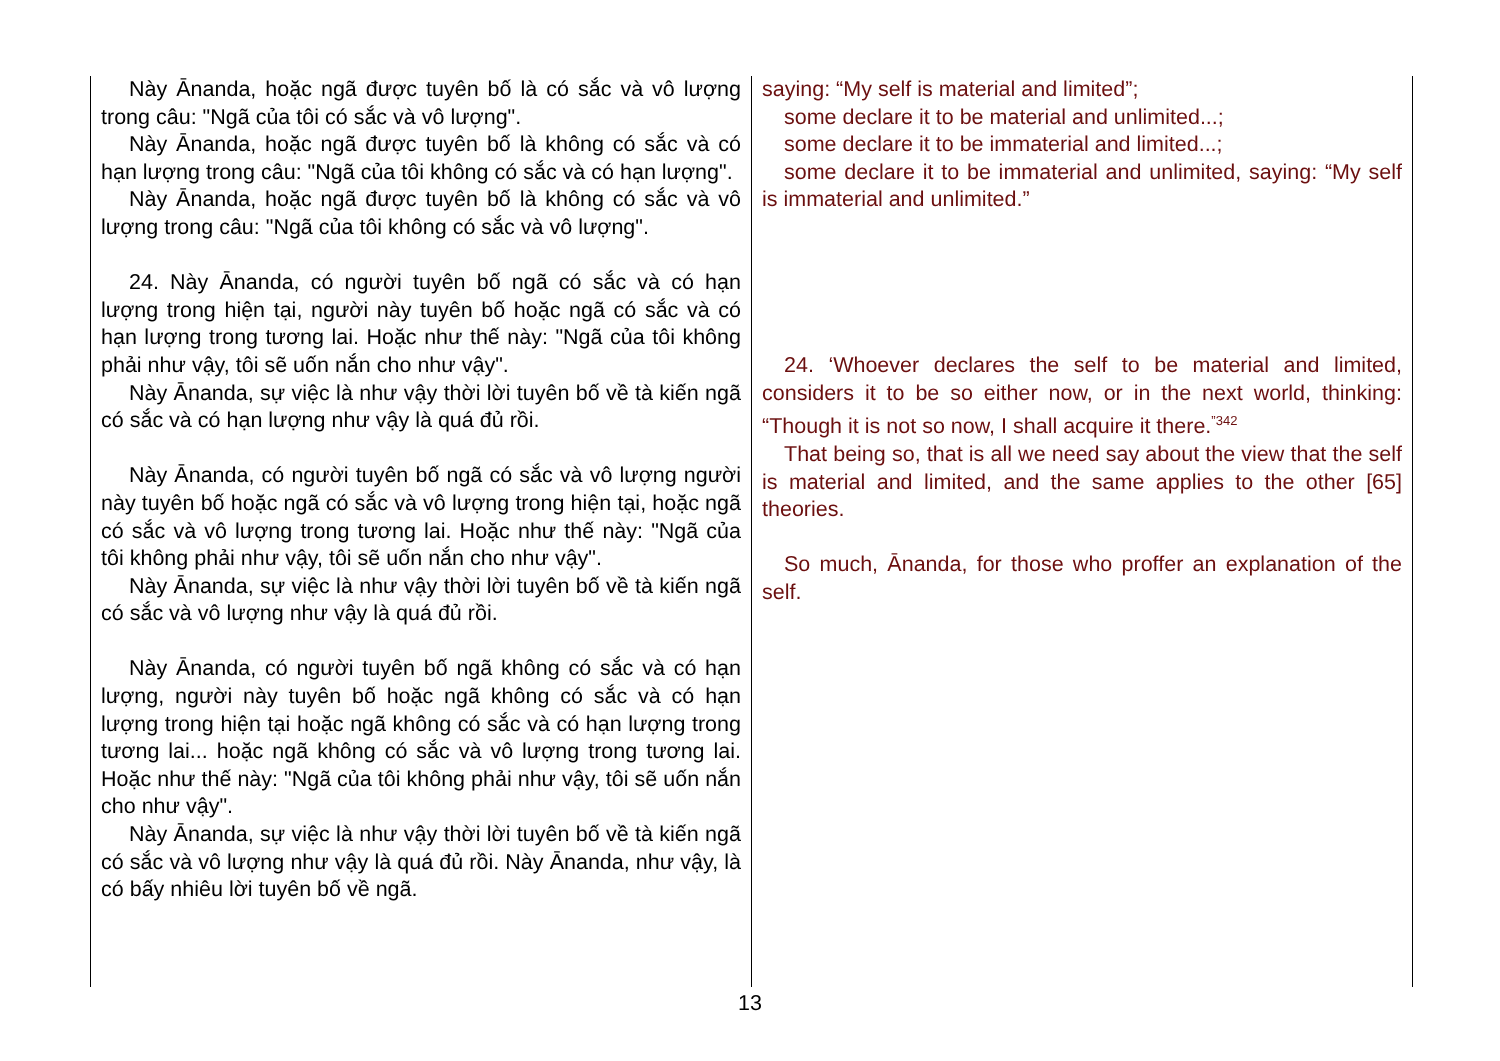Này Ānanda, hoặc ngã được tuyên bố là có sắc và vô lượng trong câu: "Ngã của tôi có sắc và vô lượng".
Này Ānanda, hoặc ngã được tuyên bố là không có sắc và có hạn lượng trong câu: "Ngã của tôi không có sắc và có hạn lượng".
Này Ānanda, hoặc ngã được tuyên bố là không có sắc và vô lượng trong câu: "Ngã của tôi không có sắc và vô lượng".
24. Này Ānanda, có người tuyên bố ngã có sắc và có hạn lượng trong hiện tại, người này tuyên bố hoặc ngã có sắc và có hạn lượng trong tương lai. Hoặc như thế này: "Ngã của tôi không phải như vậy, tôi sẽ uốn nắn cho như vậy".
Này Ānanda, sự việc là như vậy thời lời tuyên bố về tà kiến ngã có sắc và có hạn lượng như vậy là quá đủ rồi.
Này Ānanda, có người tuyên bố ngã có sắc và vô lượng người này tuyên bố hoặc ngã có sắc và vô lượng trong hiện tại, hoặc ngã có sắc và vô lượng trong tương lai. Hoặc như thế này: "Ngã của tôi không phải như vậy, tôi sẽ uốn nắn cho như vậy".
Này Ānanda, sự việc là như vậy thời lời tuyên bố về tà kiến ngã có sắc và vô lượng như vậy là quá đủ rồi.
Này Ānanda, có người tuyên bố ngã không có sắc và có hạn lượng, người này tuyên bố hoặc ngã không có sắc và có hạn lượng trong hiện tại hoặc ngã không có sắc và có hạn lượng trong tương lai... hoặc ngã không có sắc và vô lượng trong tương lai. Hoặc như thế này: "Ngã của tôi không phải như vậy, tôi sẽ uốn nắn cho như vậy".
Này Ānanda, sự việc là như vậy thời lời tuyên bố về tà kiến ngã có sắc và vô lượng như vậy là quá đủ rồi. Này Ānanda, như vậy, là có bấy nhiêu lời tuyên bố về ngã.
saying: “My self is material and limited”;
some declare it to be material and unlimited...;
some declare it to be immaterial and limited...;
some declare it to be immaterial and unlimited, saying: “My self is immaterial and unlimited.”
24. ‘Whoever declares the self to be material and limited, considers it to be so either now, or in the next world, thinking: “Though it is not so now, I shall acquire it there.<sup>”342</sup>
That being so, that is all we need say about the view that the self is material and limited, and the same applies to the other [65] theories.
So much, Ānanda, for those who proffer an explanation of the self.
13